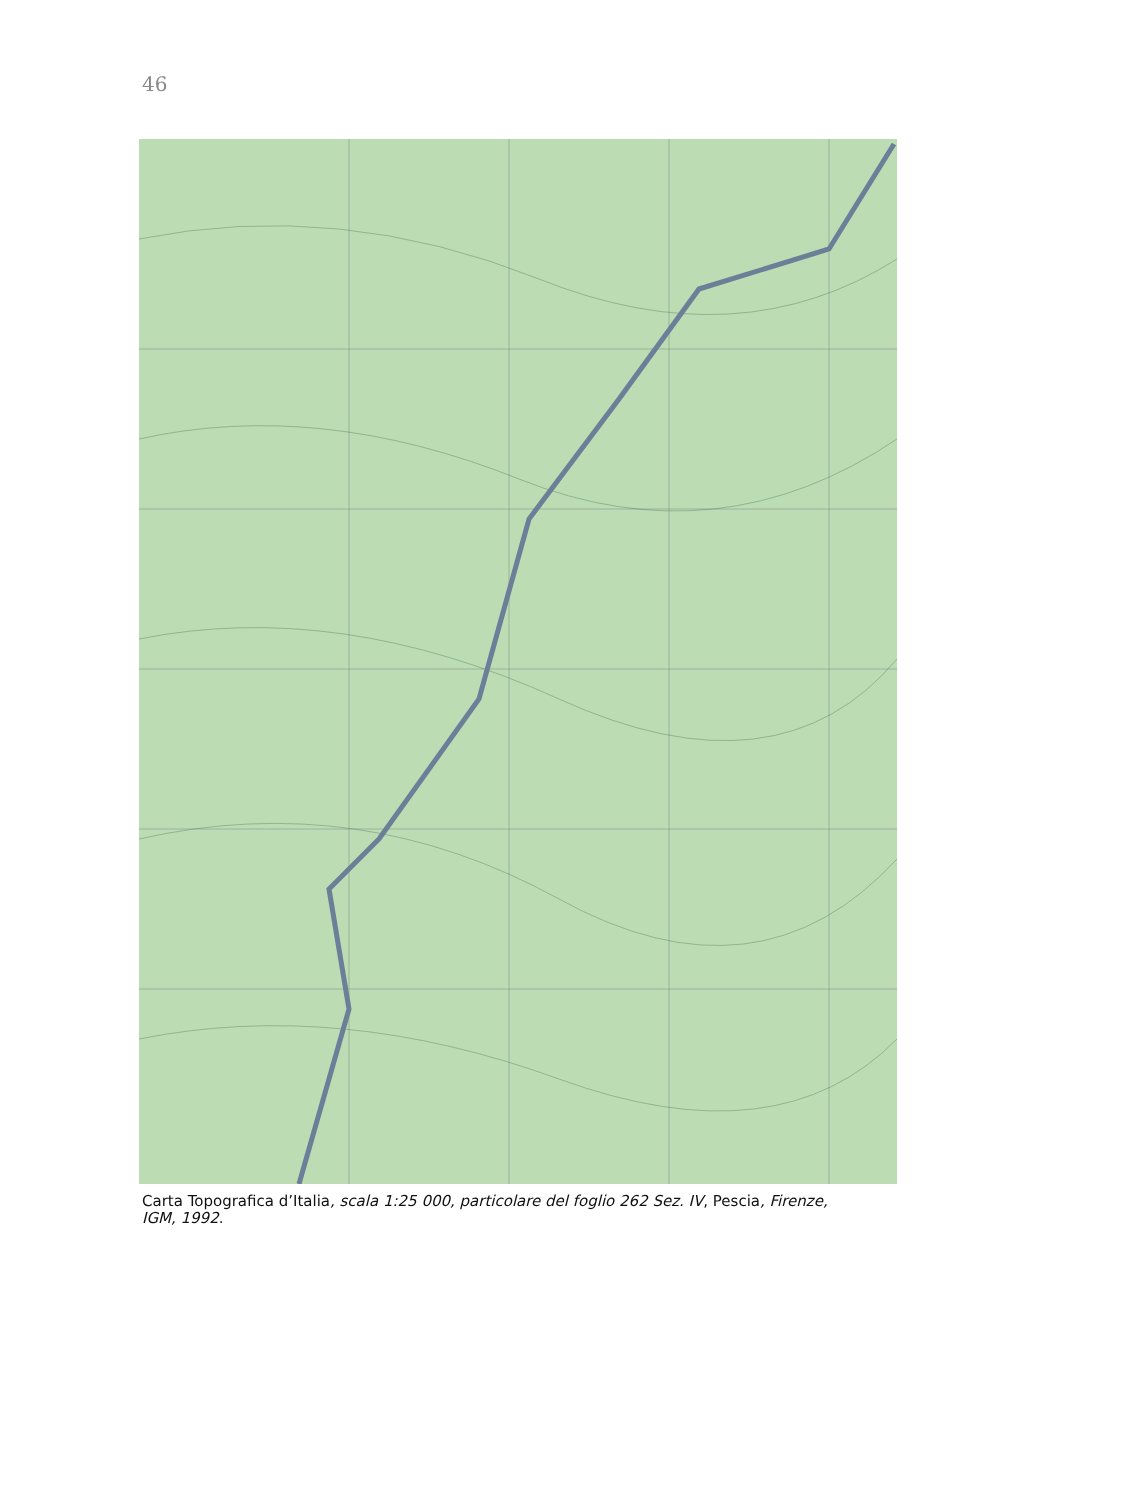46
Carta Topografica d’Italia, scala 1:25 000, particolare del foglio 262 Sez. IV, Pescia, Firenze, IGM, 1992.